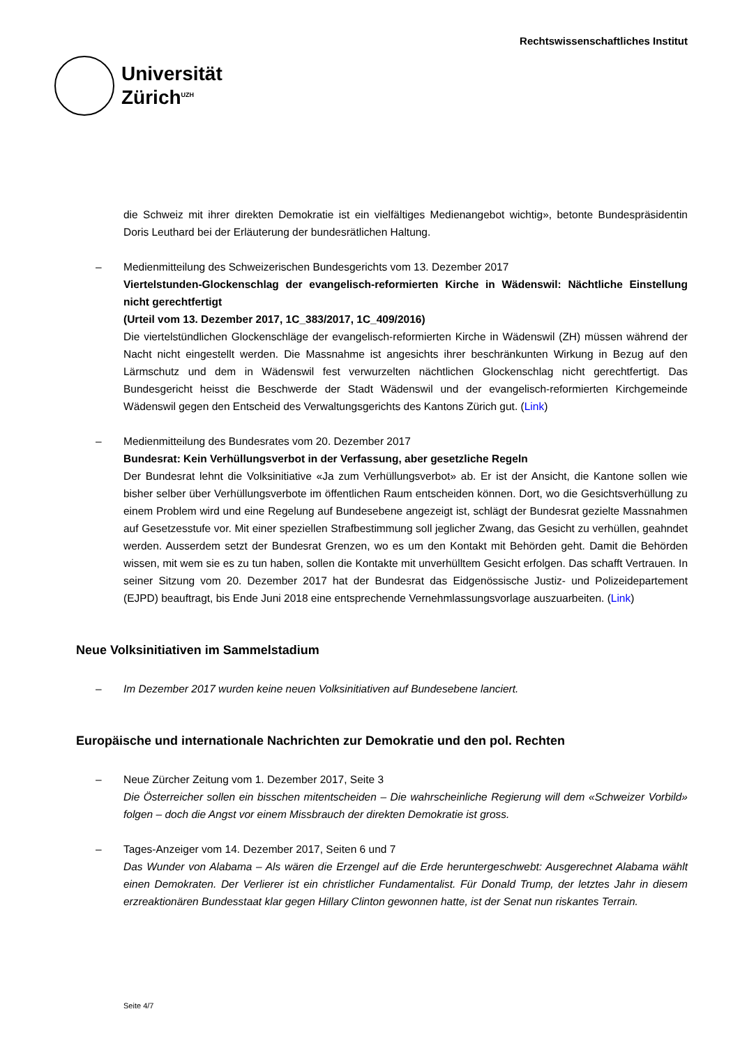Universität
Zürich<sup>UZH</sup>
Rechtswissenschaftliches Institut
die Schweiz mit ihrer direkten Demokratie ist ein vielfältiges Medienangebot wichtig», betonte Bundespräsidentin Doris Leuthard bei der Erläuterung der bundesrätlichen Haltung.
– Medienmitteilung des Schweizerischen Bundesgerichts vom 13. Dezember 2017
Viertelstunden-Glockenschlag der evangelisch-reformierten Kirche in Wädenswil: Nächtliche Einstellung nicht gerechtfertigt
(Urteil vom 13. Dezember 2017, 1C_383/2017, 1C_409/2016)
Die viertelstündlichen Glockenschläge der evangelisch-reformierten Kirche in Wädenswil (ZH) müssen während der Nacht nicht eingestellt werden. Die Massnahme ist angesichts ihrer beschränkunten Wirkung in Bezug auf den Lärmschutz und dem in Wädenswil fest verwurzelten nächtlichen Glockenschlag nicht gerechtfertigt. Das Bundesgericht heisst die Beschwerde der Stadt Wädenswil und der evangelisch-reformierten Kirchgemeinde Wädenswil gegen den Entscheid des Verwaltungsgerichts des Kantons Zürich gut. (Link)
– Medienmitteilung des Bundesrates vom 20. Dezember 2017
Bundesrat: Kein Verhüllungsverbot in der Verfassung, aber gesetzliche Regeln
Der Bundesrat lehnt die Volksinitiative «Ja zum Verhüllungsverbot» ab. Er ist der Ansicht, die Kantone sollen wie bisher selber über Verhüllungsverbote im öffentlichen Raum entscheiden können. Dort, wo die Gesichtsverhüllung zu einem Problem wird und eine Regelung auf Bundesebene angezeigt ist, schlägt der Bundesrat gezielte Massnahmen auf Gesetzesstufe vor. Mit einer speziellen Strafbestimmung soll jeglicher Zwang, das Gesicht zu verhüllen, geahndet werden. Ausserdem setzt der Bundesrat Grenzen, wo es um den Kontakt mit Behörden geht. Damit die Behörden wissen, mit wem sie es zu tun haben, sollen die Kontakte mit unverhülltem Gesicht erfolgen. Das schafft Vertrauen. In seiner Sitzung vom 20. Dezember 2017 hat der Bundesrat das Eidgenössische Justiz- und Polizeidepartement (EJPD) beauftragt, bis Ende Juni 2018 eine entsprechende Vernehmlassungsvorlage auszuarbeiten. (Link)
Neue Volksinitiativen im Sammelstadium
– Im Dezember 2017 wurden keine neuen Volksinitiativen auf Bundesebene lanciert.
Europäische und internationale Nachrichten zur Demokratie und den pol. Rechten
– Neue Zürcher Zeitung vom 1. Dezember 2017, Seite 3
Die Österreicher sollen ein bisschen mitentscheiden – Die wahrscheinliche Regierung will dem «Schweizer Vorbild» folgen – doch die Angst vor einem Missbrauch der direkten Demokratie ist gross.
– Tages-Anzeiger vom 14. Dezember 2017, Seiten 6 und 7
Das Wunder von Alabama – Als wären die Erzengel auf die Erde heruntergeschwebt: Ausgerechnet Alabama wählt einen Demokraten. Der Verlierer ist ein christlicher Fundamentalist. Für Donald Trump, der letztes Jahr in diesem erzreaktionären Bundesstaat klar gegen Hillary Clinton gewonnen hatte, ist der Senat nun riskantes Terrain.
Seite 4/7